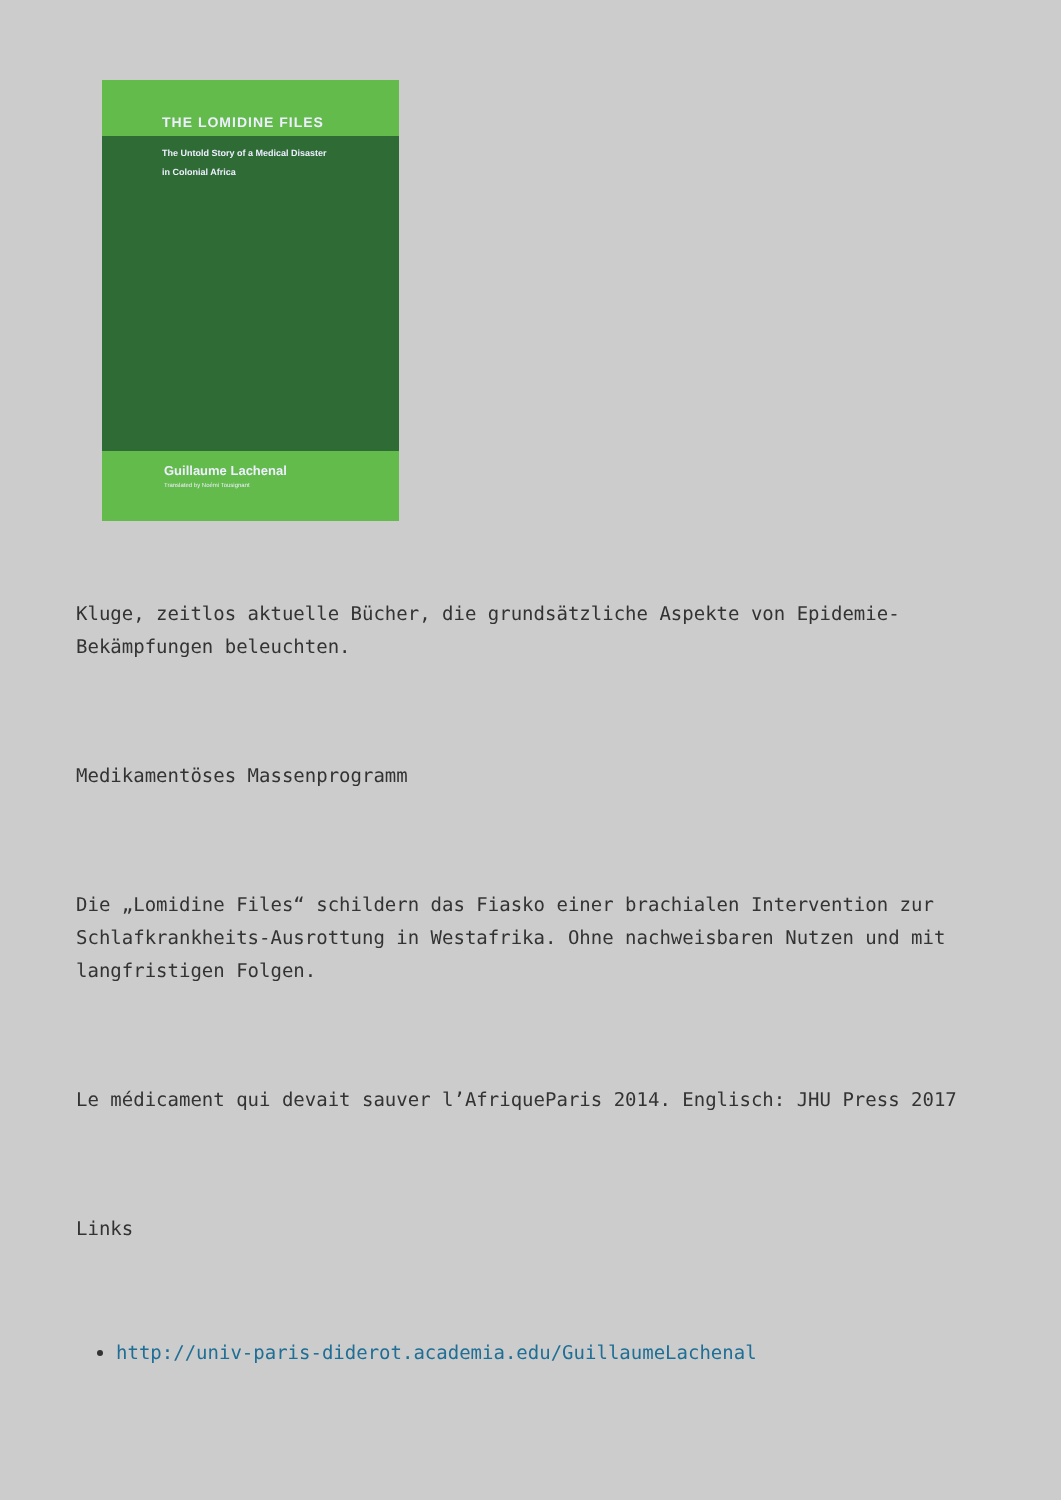THE LOMIDINE FILES
The Untold Story of a Medical Disaster
in Colonial Africa
Guillaume Lachenal
Translated by Noémi Tousignant
Kluge, zeitlos aktuelle Bücher, die grundsätzliche Aspekte von Epidemie-Bekämpfungen beleuchten.
Medikamentöses Massenprogramm
Die „Lomidine Files“ schildern das Fiasko einer brachialen Intervention zur Schlafkrankheits-Ausrottung in Westafrika. Ohne nachweisbaren Nutzen und mit langfristigen Folgen.
Le médicament qui devait sauver l’AfriqueParis 2014. Englisch: JHU Press 2017
Links
http://univ-paris-diderot.academia.edu/GuillaumeLachenal